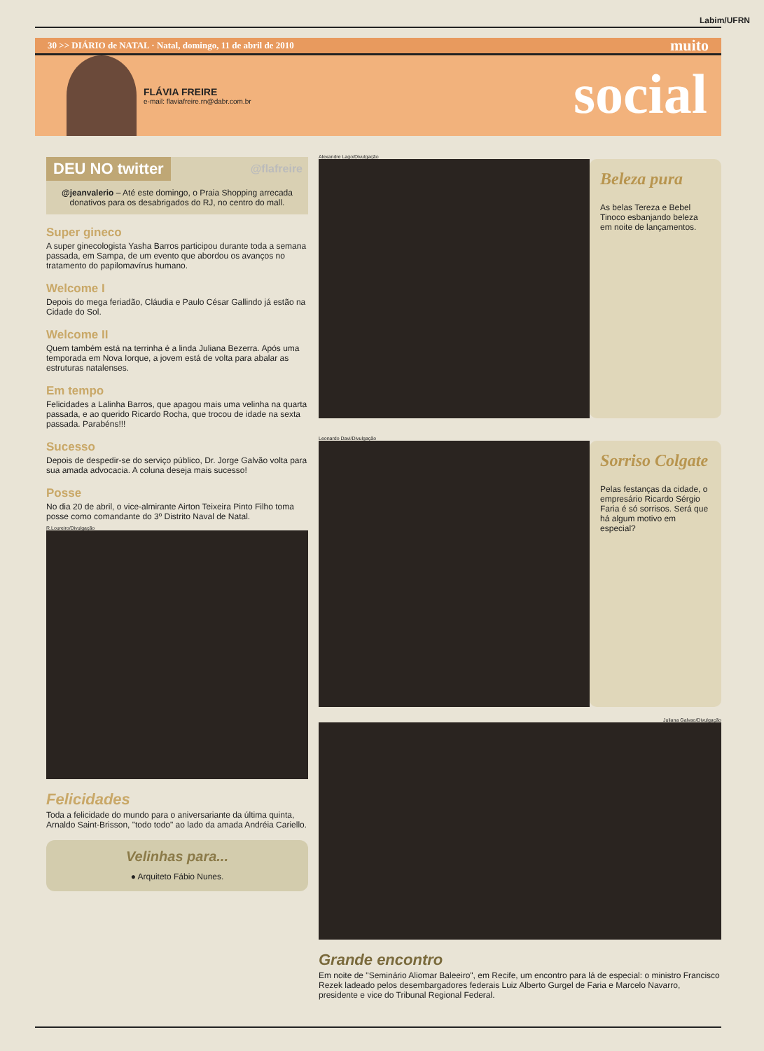Labim/UFRN
30 >> DIÁRIO de NATAL · Natal, domingo, 11 de abril de 2010 muito
FLÁVIA FREIRE
e-mail: flaviafreire.rn@dabr.com.br
social
DEU NO twitter
@flafreire
@jeanvalerio – Até este domingo, o Praia Shopping arrecada donativos para os desabrigados do RJ, no centro do mall.
Super gineco
A super ginecologista Yasha Barros participou durante toda a semana passada, em Sampa, de um evento que abordou os avanços no tratamento do papilomavírus humano.
Welcome I
Depois do mega feriadão, Cláudia e Paulo César Gallindo já estão na Cidade do Sol.
Welcome II
Quem também está na terrinha é a linda Juliana Bezerra. Após uma temporada em Nova Iorque, a jovem está de volta para abalar as estruturas natalenses.
Em tempo
Felicidades a Lalinha Barros, que apagou mais uma velinha na quarta passada, e ao querido Ricardo Rocha, que trocou de idade na sexta passada. Parabéns!!!
Sucesso
Depois de despedir-se do serviço público, Dr. Jorge Galvão volta para sua amada advocacia. A coluna deseja mais sucesso!
Posse
No dia 20 de abril, o vice-almirante Airton Teixeira Pinto Filho toma posse como comandante do 3º Distrito Naval de Natal.
R.Loureiro/Divulgação
Felicidades
Toda a felicidade do mundo para o aniversariante da última quinta, Arnaldo Saint-Brisson, "todo todo" ao lado da amada Andréia Cariello.
Velinhas para...
● Arquiteto Fábio Nunes.
Alexandre Lago/Divulgação
Beleza pura
As belas Tereza e Bebel Tinoco esbanjando beleza em noite de lançamentos.
Leonardo Davi/Divulgação
Sorriso Colgate
Pelas festanças da cidade, o empresário Ricardo Sérgio Faria é só sorrisos. Será que há algum motivo em especial?
Juliana Galvao/Divulgação
Grande encontro
Em noite de "Seminário Aliomar Baleeiro", em Recife, um encontro para lá de especial: o ministro Francisco Rezek ladeado pelos desembargadores federais Luiz Alberto Gurgel de Faria e Marcelo Navarro, presidente e vice do Tribunal Regional Federal.